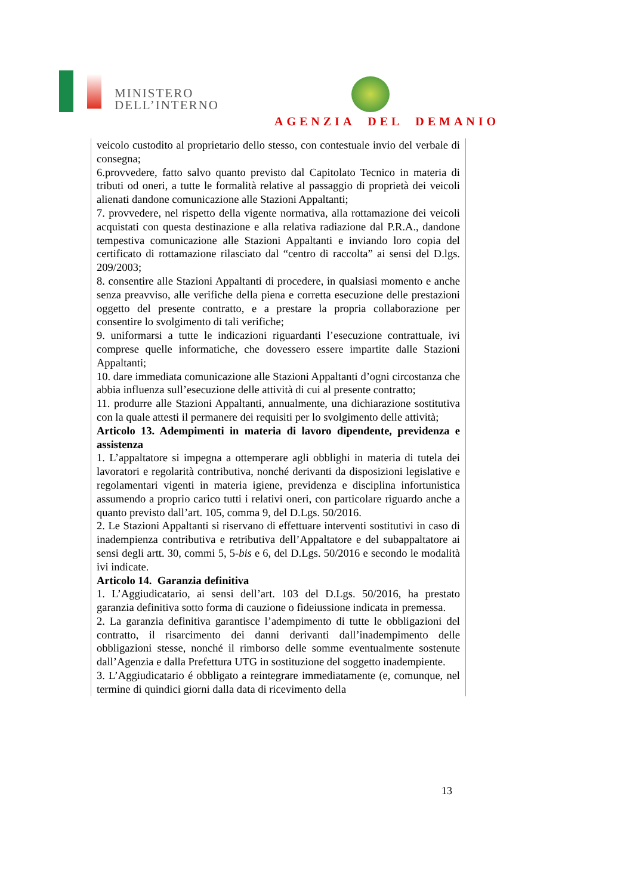MINISTERO
DELL’INTERNO
AGENZIA DEL DEMANIO
veicolo custodito al proprietario dello stesso, con contestuale invio del verbale di consegna;
6.provvedere, fatto salvo quanto previsto dal Capitolato Tecnico in materia di tributi od oneri, a tutte le formalità relative al passaggio di proprietà dei veicoli alienati dandone comunicazione alle Stazioni Appaltanti;
7. provvedere, nel rispetto della vigente normativa, alla rottamazione dei veicoli acquistati con questa destinazione e alla relativa radiazione dal P.R.A., dandone tempestiva comunicazione alle Stazioni Appaltanti e inviando loro copia del certificato di rottamazione rilasciato dal “centro di raccolta” ai sensi del D.lgs. 209/2003;
8. consentire alle Stazioni Appaltanti di procedere, in qualsiasi momento e anche senza preavviso, alle verifiche della piena e corretta esecuzione delle prestazioni oggetto del presente contratto, e a prestare la propria collaborazione per consentire lo svolgimento di tali verifiche;
9. uniformarsi a tutte le indicazioni riguardanti l’esecuzione contrattuale, ivi comprese quelle informatiche, che dovessero essere impartite dalle Stazioni Appaltanti;
10. dare immediata comunicazione alle Stazioni Appaltanti d’ogni circostanza che abbia influenza sull’esecuzione delle attività di cui al presente contratto;
11. produrre alle Stazioni Appaltanti, annualmente, una dichiarazione sostitutiva con la quale attesti il permanere dei requisiti per lo svolgimento delle attività;
Articolo 13. Adempimenti in materia di lavoro dipendente, previdenza e assistenza
1. L’appaltatore si impegna a ottemperare agli obblighi in materia di tutela dei lavoratori e regolarità contributiva, nonché derivanti da disposizioni legislative e regolamentari vigenti in materia igiene, previdenza e disciplina infortunistica assumendo a proprio carico tutti i relativi oneri, con particolare riguardo anche a quanto previsto dall’art. 105, comma 9, del D.Lgs. 50/2016.
2. Le Stazioni Appaltanti si riservano di effettuare interventi sostitutivi in caso di inadempienza contributiva e retributiva dell’Appaltatore e del subappaltatore ai sensi degli artt. 30, commi 5, 5-bis e 6, del D.Lgs. 50/2016 e secondo le modalità ivi indicate.
Articolo 14. Garanzia definitiva
1. L’Aggiudicatario, ai sensi dell’art. 103 del D.Lgs. 50/2016, ha prestato garanzia definitiva sotto forma di cauzione o fideiussione indicata in premessa.
2. La garanzia definitiva garantisce l’adempimento di tutte le obbligazioni del contratto, il risarcimento dei danni derivanti dall’inadempimento delle obbligazioni stesse, nonché il rimborso delle somme eventualmente sostenute dall’Agenzia e dalla Prefettura UTG in sostituzione del soggetto inadempiente.
3. L’Aggiudicatario é obbligato a reintegrare immediatamente (e, comunque, nel termine di quindici giorni dalla data di ricevimento della
13